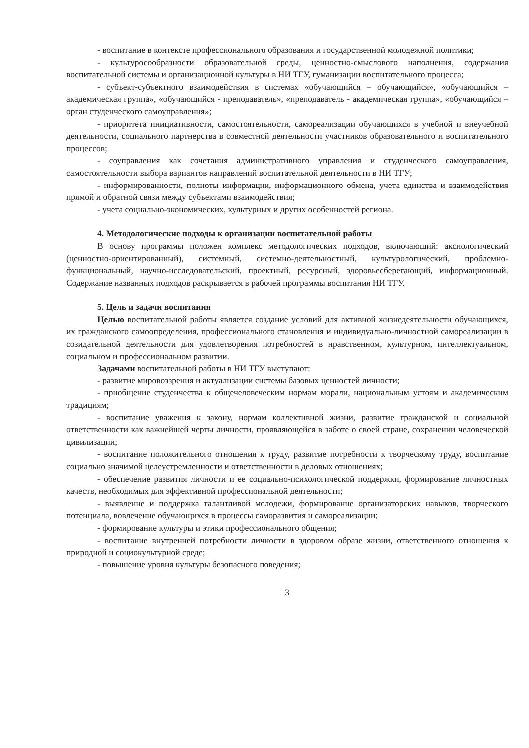- воспитание в контексте профессионального образования и государственной молодежной политики;
- культуросообразности образовательной среды, ценностно-смыслового наполнения, содержания воспитательной системы и организационной культуры в НИ ТГУ, гуманизации воспитательного процесса;
- субъект-субъектного взаимодействия в системах «обучающийся – обучающийся», «обучающийся – академическая группа», «обучающийся - преподаватель», «преподаватель - академическая группа», «обучающийся – орган студенческого самоуправления»;
- приоритета инициативности, самостоятельности, самореализации обучающихся в учебной и внеучебной деятельности, социального партнерства в совместной деятельности участников образовательного и воспитательного процессов;
- соуправления как сочетания административного управления и студенческого самоуправления, самостоятельности выбора вариантов направлений воспитательной деятельности в НИ ТГУ;
- информированности, полноты информации, информационного обмена, учета единства и взаимодействия прямой и обратной связи между субъектами взаимодействия;
- учета социально-экономических, культурных и других особенностей региона.
4. Методологические подходы к организации воспитательной работы
В основу программы положен комплекс методологических подходов, включающий: аксиологический (ценностно-ориентированный), системный, системно-деятельностный, культурологический, проблемно-функциональный, научно-исследовательский, проектный, ресурсный, здоровьесберегающий, информационный. Содержание названных подходов раскрывается в рабочей программы воспитания НИ ТГУ.
5. Цель и задачи воспитания
Целью воспитательной работы является создание условий для активной жизнедеятельности обучающихся, их гражданского самоопределения, профессионального становления и индивидуально-личностной самореализации в созидательной деятельности для удовлетворения потребностей в нравственном, культурном, интеллектуальном, социальном и профессиональном развитии.
Задачами воспитательной работы в НИ ТГУ выступают:
- развитие мировоззрения и актуализации системы базовых ценностей личности;
- приобщение студенчества к общечеловеческим нормам морали, национальным устоям и академическим традициям;
- воспитание уважения к закону, нормам коллективной жизни, развитие гражданской и социальной ответственности как важнейшей черты личности, проявляющейся в заботе о своей стране, сохранении человеческой цивилизации;
- воспитание положительного отношения к труду, развитие потребности к творческому труду, воспитание социально значимой целеустремленности и ответственности в деловых отношениях;
- обеспечение развития личности и ее социально-психологической поддержки, формирование личностных качеств, необходимых для эффективной профессиональной деятельности;
- выявление и поддержка талантливой молодежи, формирование организаторских навыков, творческого потенциала, вовлечение обучающихся в процессы саморазвития и самореализации;
- формирование культуры и этики профессионального общения;
- воспитание внутренней потребности личности в здоровом образе жизни, ответственного отношения к природной и социокультурной среде;
- повышение уровня культуры безопасного поведения;
3